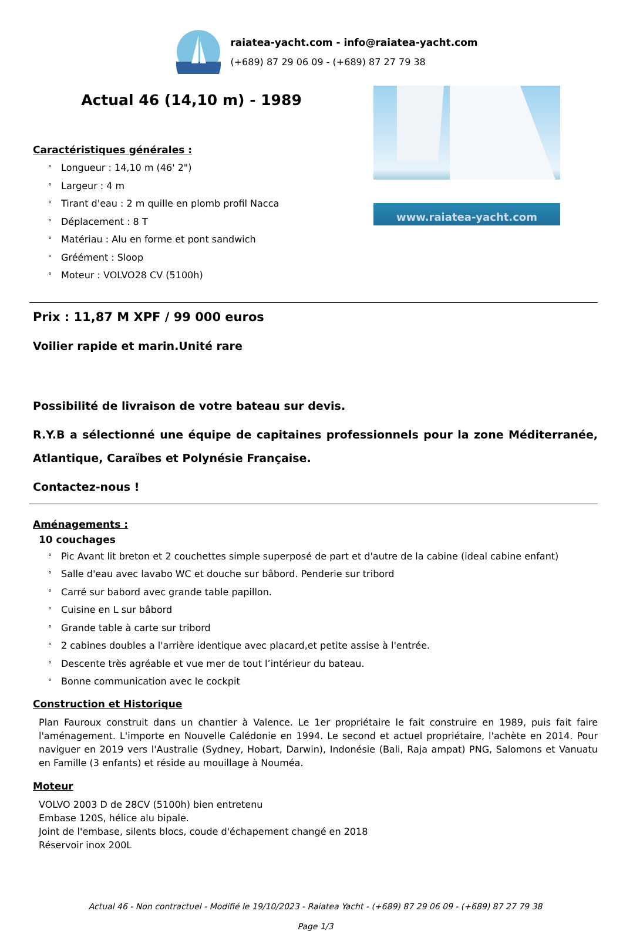raiatea-yacht.com - info@raiatea-yacht.com
(+689) 87 29 06 09 - (+689) 87 27 79 38
Actual 46 (14,10 m) - 1989
Caractéristiques générales :
° Longueur : 14,10 m (46' 2")
° Largeur : 4 m
° Tirant d'eau : 2 m quille en plomb profil Nacca
° Déplacement : 8 T
° Matériau : Alu en forme et pont sandwich
° Gréément : Sloop
° Moteur : VOLVO28 CV (5100h)
www.raiatea-yacht.com
Prix : 11,87 M XPF / 99 000 euros
Voilier rapide et marin.Unité rare
Possibilité de livraison de votre bateau sur devis.
R.Y.B a sélectionné une équipe de capitaines professionnels pour la zone Méditerranée, Atlantique, Caraïbes et Polynésie Française.
Contactez-nous !
Aménagements :
10 couchages
° Pic Avant lit breton et 2 couchettes simple superposé de part et d'autre de la cabine (ideal cabine enfant)
° Salle d'eau avec lavabo WC et douche sur bâbord. Penderie sur tribord
° Carré sur babord avec grande table papillon.
° Cuisine en L sur bâbord
° Grande table à carte sur tribord
° 2 cabines doubles a l'arrière identique avec placard,et petite assise à l'entrée.
° Descente très agréable et vue mer de tout l’intérieur du bateau.
° Bonne communication avec le cockpit
Construction et Historique
Plan Fauroux construit dans un chantier à Valence. Le 1er propriétaire le fait construire en 1989, puis fait faire l'aménagement. L'importe en Nouvelle Calédonie en 1994. Le second et actuel propriétaire, l'achète en 2014. Pour naviguer en 2019 vers l'Australie (Sydney, Hobart, Darwin), Indonésie (Bali, Raja ampat) PNG, Salomons et Vanuatu en Famille (3 enfants) et réside au mouillage à Nouméa.
Moteur
VOLVO 2003 D de 28CV (5100h) bien entretenu
Embase 120S, hélice alu bipale.
Joint de l'embase, silents blocs, coude d'échapement changé en 2018
Réservoir inox 200L
Actual 46 - Non contractuel - Modifié le 19/10/2023 - Raiatea Yacht - (+689) 87 29 06 09 - (+689) 87 27 79 38
Page 1/3